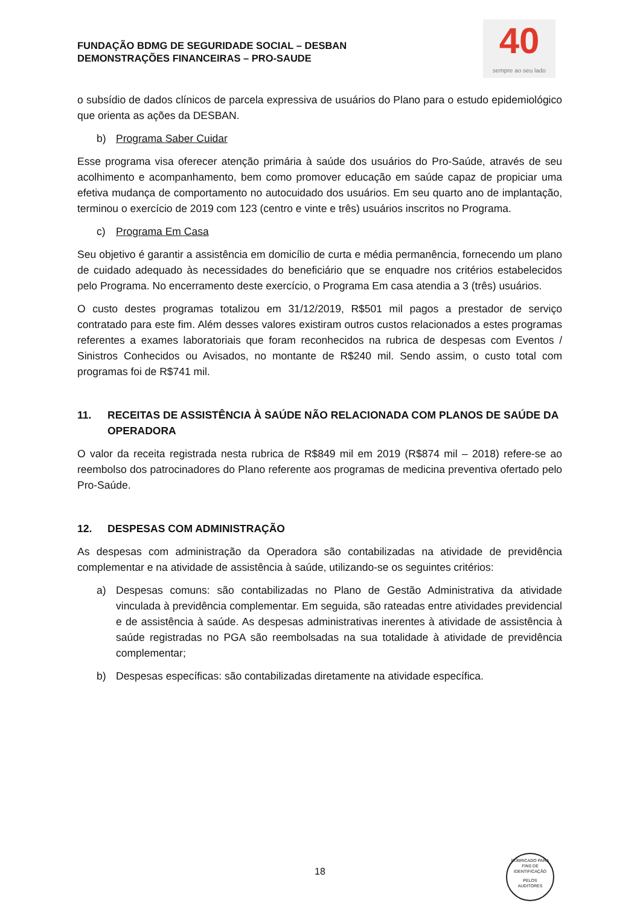40
sempre ao seu lado
FUNDAÇÃO BDMG DE SEGURIDADE SOCIAL – DESBAN
DEMONSTRAÇÕES FINANCEIRAS – PRO-SAUDE
o subsídio de dados clínicos de parcela expressiva de usuários do Plano para o estudo epidemiológico que orienta as ações da DESBAN.
b) Programa Saber Cuidar
Esse programa visa oferecer atenção primária à saúde dos usuários do Pro-Saúde, através de seu acolhimento e acompanhamento, bem como promover educação em saúde capaz de propiciar uma efetiva mudança de comportamento no autocuidado dos usuários. Em seu quarto ano de implantação, terminou o exercício de 2019 com 123 (centro e vinte e três) usuários inscritos no Programa.
c) Programa Em Casa
Seu objetivo é garantir a assistência em domicílio de curta e média permanência, fornecendo um plano de cuidado adequado às necessidades do beneficiário que se enquadre nos critérios estabelecidos pelo Programa. No encerramento deste exercício, o Programa Em casa atendia a 3 (três) usuários.
O custo destes programas totalizou em 31/12/2019, R$501 mil pagos a prestador de serviço contratado para este fim. Além desses valores existiram outros custos relacionados a estes programas referentes a exames laboratoriais que foram reconhecidos na rubrica de despesas com Eventos / Sinistros Conhecidos ou Avisados, no montante de R$240 mil. Sendo assim, o custo total com programas foi de R$741 mil.
11. RECEITAS DE ASSISTÊNCIA À SAÚDE NÃO RELACIONADA COM PLANOS DE SAÚDE DA OPERADORA
O valor da receita registrada nesta rubrica de R$849 mil em 2019 (R$874 mil – 2018) refere-se ao reembolso dos patrocinadores do Plano referente aos programas de medicina preventiva ofertado pelo Pro-Saúde.
12. DESPESAS COM ADMINISTRAÇÃO
As despesas com administração da Operadora são contabilizadas na atividade de previdência complementar e na atividade de assistência à saúde, utilizando-se os seguintes critérios:
a) Despesas comuns: são contabilizadas no Plano de Gestão Administrativa da atividade vinculada à previdência complementar. Em seguida, são rateadas entre atividades previdencial e de assistência à saúde. As despesas administrativas inerentes à atividade de assistência à saúde registradas no PGA são reembolsadas na sua totalidade à atividade de previdência complementar;
b) Despesas específicas: são contabilizadas diretamente na atividade específica.
18
RUBRICADO PARA FINS DE IDENTIFICAÇÃO
PELOS
AUDITORES